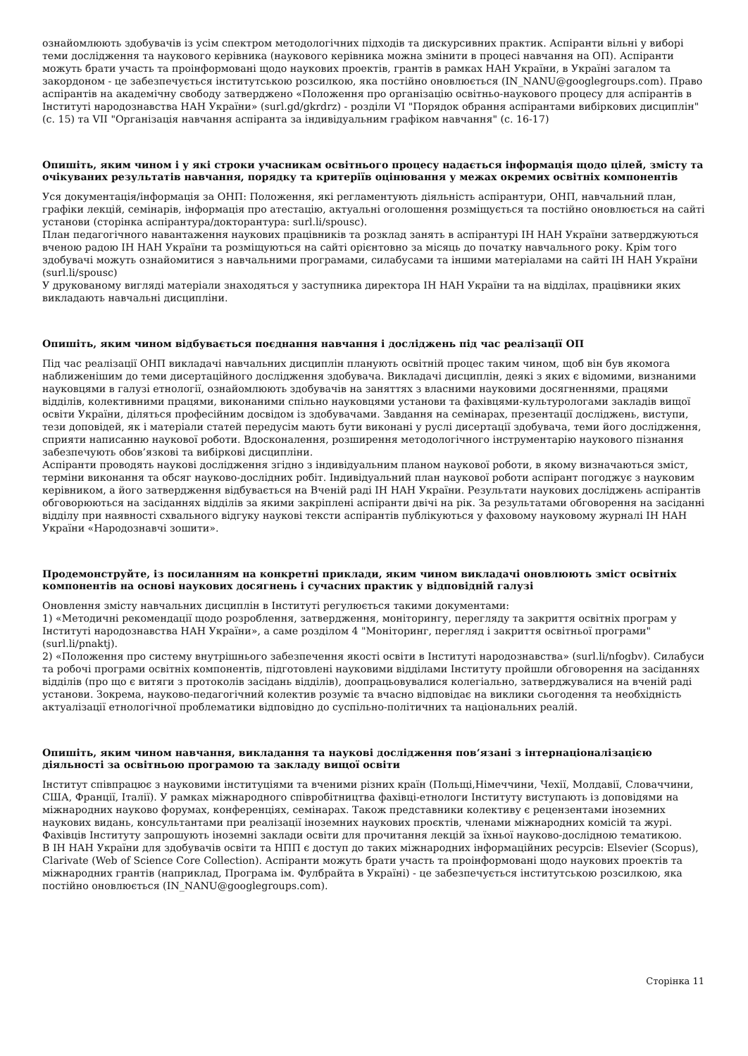ознайомлюють здобувачів із усім спектром методологічних підходів та дискурсивних практик. Аспіранти вільні у виборі теми дослідження та наукового керівника (наукового керівника можна змінити в процесі навчання на ОП). Аспіранти можуть брати участь та проінформовані щодо наукових проектів, грантів в рамках НАН України, в Україні загалом та закордоном - це забезпечується інститутською розсилкою, яка постійно оновлюється (IN_NANU@googlegroups.com). Право аспірантів на академічну свободу затверджено «Положення про організацію освітньо-наукового процесу для аспірантів в Інституті народознавства НАН України» (surl.gd/gkrdrz) - розділи VI "Порядок обрання аспірантами вибіркових дисциплін" (с. 15) та VII "Організація навчання аспіранта за індивідуальним графіком навчання" (с. 16-17)
Опишіть, яким чином і у які строки учасникам освітнього процесу надається інформація щодо цілей, змісту та очікуваних результатів навчання, порядку та критеріїв оцінювання у межах окремих освітніх компонентів
Уся документація/інформація за ОНП: Положення, які регламентують діяльність аспірантури, ОНП, навчальний план, графіки лекцій, семінарів, інформація про атестацію, актуальні оголошення розміщується та постійно оновлюється на сайті установи (сторінка аспірантура/докторантура: surl.li/spousc).
План педагогічного навантаження наукових працівників та розклад занять в аспірантурі ІН НАН України затверджуються вченою радою ІН НАН України та розміщуються на сайті орієнтовно за місяць до початку навчального року. Крім того здобувачі можуть ознайомитися з навчальними програмами, силабусами та іншими матеріалами на сайті ІН НАН України (surl.li/spousc)
У друкованому вигляді матеріали знаходяться у заступника директора ІН НАН України та на відділах, працівники яких викладають навчальні дисципліни.
Опишіть, яким чином відбувається поєднання навчання і досліджень під час реалізації ОП
Під час реалізації ОНП викладачі навчальних дисциплін планують освітній процес таким чином, щоб він був якомога наближенішим до теми дисертаційного дослідження здобувача. Викладачі дисциплін, деякі з яких є відомими, визнаними науковцями в галузі етнології, ознайомлюють здобувачів на заняттях з власними науковими досягненнями, працями відділів, колективними працями, виконаними спільно науковцями установи та фахівцями-культурологами закладів вищої освіти України, діляться професійним досвідом із здобувачами. Завдання на семінарах, презентації досліджень, виступи, тези доповідей, як і матеріали статей передусім мають бути виконані у руслі дисертації здобувача, теми його дослідження, сприяти написанню наукової роботи. Вдосконалення, розширення методологічного інструментарію наукового пізнання забезпечують обов’язкові та вибіркові дисципліни.
Аспіранти проводять наукові дослідження згідно з індивідуальним планом наукової роботи, в якому визначаються зміст, терміни виконання та обсяг науково-дослідних робіт. Індивідуальний план наукової роботи аспірант погоджує з науковим керівником, а його затвердження відбувається на Вченій раді ІН НАН України. Результати наукових досліджень аспірантів обговорюються на засіданнях відділів за якими закріплені аспіранти двічі на рік. За результатами обговорення на засіданні відділу при наявності схвального відгуку наукові тексти аспірантів публікуються у фаховому науковому журналі ІН НАН України «Народознавчі зошити».
Продемонструйте, із посиланням на конкретні приклади, яким чином викладачі оновлюють зміст освітніх компонентів на основі наукових досягнень і сучасних практик у відповідній галузі
Оновлення змісту навчальних дисциплін в Інституті регулюється такими документами:
1) «Методичні рекомендації щодо розроблення, затвердження, моніторингу, перегляду та закриття освітніх програм у Інституті народознавства НАН України», а саме розділом 4 "Моніторинг, перегляд і закриття освітньої програми" (surl.li/pnaktj).
2) «Положення про систему внутрішнього забезпечення якості освіти в Інституті народознавства» (surl.li/nfogbv). Силабуси та робочі програми освітніх компонентів, підготовлені науковими відділами Інституту пройшли обговорення на засіданнях відділів (про що є витяги з протоколів засідань відділів), доопрацьовувалися колегіально, затверджувалися на вченій раді установи. Зокрема, науково-педагогічний колектив розуміє та вчасно відповідає на виклики сьогодення та необхідність актуалізації етнологічної проблематики відповідно до суспільно-політичних та національних реалій.
Опишіть, яким чином навчання, викладання та наукові дослідження пов’язані з інтернаціоналізацією діяльності за освітньою програмою та закладу вищої освіти
Інститут співпрацює з науковими інституціями та вченими різних країн (Польщі,Німеччини, Чехії, Молдавії, Словаччини, США, Франції, Італії). У рамках міжнародного співробітництва фахівці-етнологи Інституту виступають із доповідями на міжнародних науково форумах, конференціях, семінарах. Також представники колективу є рецензентами іноземних наукових видань, консультантами при реалізації іноземних наукових проєктів, членами міжнародних комісій та журі. Фахівців Інституту запрошують іноземні заклади освіти для прочитання лекцій за їхньої науково-дослідною тематикою.
В ІН НАН України для здобувачів освіти та НПП є доступ до таких міжнародних інформаційних ресурсів: Elsevier (Scopus), Clarivate (Web of Science Core Collection). Аспіранти можуть брати участь та проінформовані щодо наукових проектів та міжнародних грантів (наприклад, Програма ім. Фулбрайта в Україні) - це забезпечується інститутською розсилкою, яка постійно оновлюється (IN_NANU@googlegroups.com).
Сторінка 11